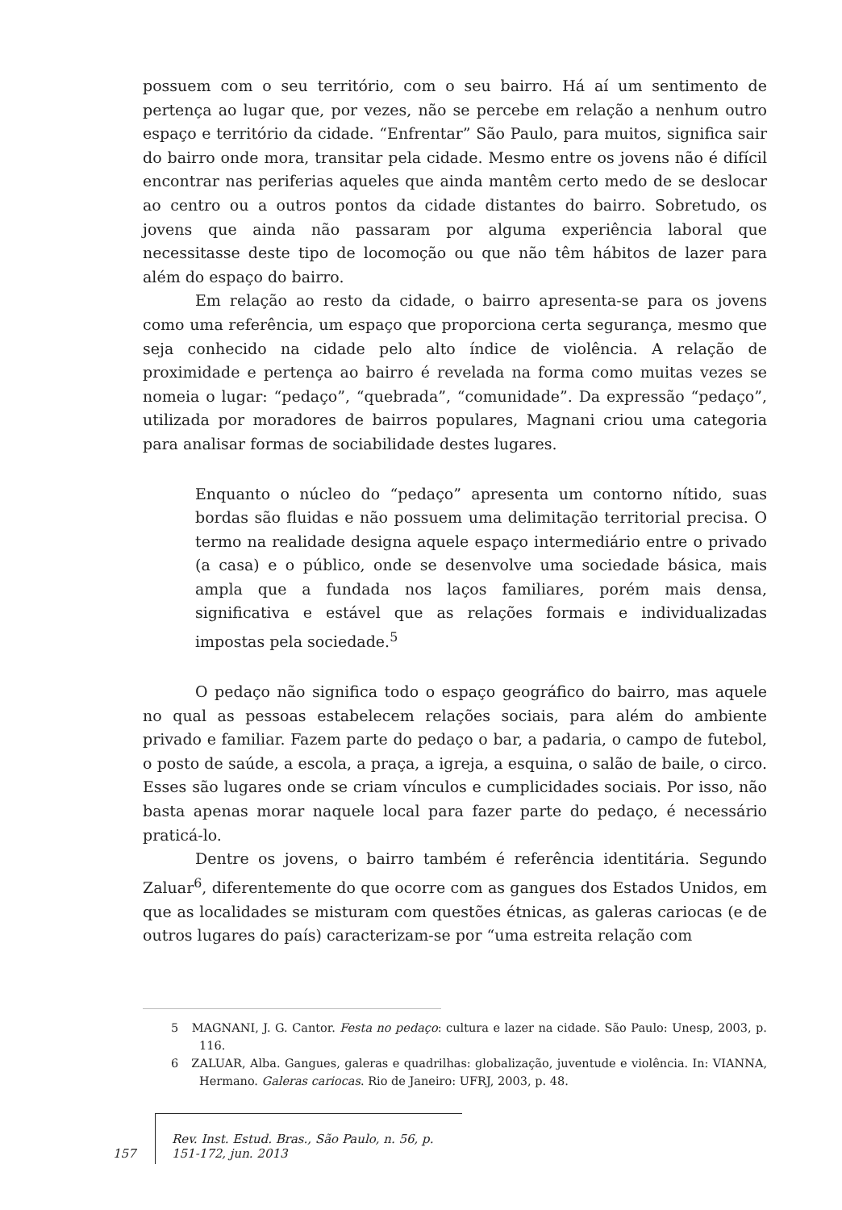possuem com o seu território, com o seu bairro. Há aí um sentimento de pertença ao lugar que, por vezes, não se percebe em relação a nenhum outro espaço e território da cidade. “Enfrentar” São Paulo, para muitos, significa sair do bairro onde mora, transitar pela cidade. Mesmo entre os jovens não é difícil encontrar nas periferias aqueles que ainda mantêm certo medo de se deslocar ao centro ou a outros pontos da cidade distantes do bairro. Sobretudo, os jovens que ainda não passaram por alguma experiência laboral que necessitasse deste tipo de locomoção ou que não têm hábitos de lazer para além do espaço do bairro.
Em relação ao resto da cidade, o bairro apresenta-se para os jovens como uma referência, um espaço que proporciona certa segurança, mesmo que seja conhecido na cidade pelo alto índice de violência. A relação de proximidade e pertença ao bairro é revelada na forma como muitas vezes se nomeia o lugar: “pedaço”, “quebrada”, “comunidade”. Da expressão “pedaço”, utilizada por moradores de bairros populares, Magnani criou uma categoria para analisar formas de sociabilidade destes lugares.
Enquanto o núcleo do “pedaço” apresenta um contorno nítido, suas bordas são fluidas e não possuem uma delimitação territorial precisa. O termo na realidade designa aquele espaço intermediário entre o privado (a casa) e o público, onde se desenvolve uma sociedade básica, mais ampla que a fundada nos laços familiares, porém mais densa, significativa e estável que as relações formais e individualizadas impostas pela sociedade.<sup>5</sup>
O pedaço não significa todo o espaço geográfico do bairro, mas aquele no qual as pessoas estabelecem relações sociais, para além do ambiente privado e familiar. Fazem parte do pedaço o bar, a padaria, o campo de futebol, o posto de saúde, a escola, a praça, a igreja, a esquina, o salão de baile, o circo. Esses são lugares onde se criam vínculos e cumplicidades sociais. Por isso, não basta apenas morar naquele local para fazer parte do pedaço, é necessário praticá-lo.
Dentre os jovens, o bairro também é referência identitária. Segundo Zaluar<sup>6</sup>, diferentemente do que ocorre com as gangues dos Estados Unidos, em que as localidades se misturam com questões étnicas, as galeras cariocas (e de outros lugares do país) caracterizam-se por “uma estreita relação com
5 MAGNANI, J. G. Cantor. Festa no pedaço: cultura e lazer na cidade. São Paulo: Unesp, 2003, p. 116.
6 ZALUAR, Alba. Gangues, galeras e quadrilhas: globalização, juventude e violência. In: VIANNA, Hermano. Galeras cariocas. Rio de Janeiro: UFRJ, 2003, p. 48.
157 Rev. Inst. Estud. Bras., São Paulo, n. 56, p. 151-172, jun. 2013